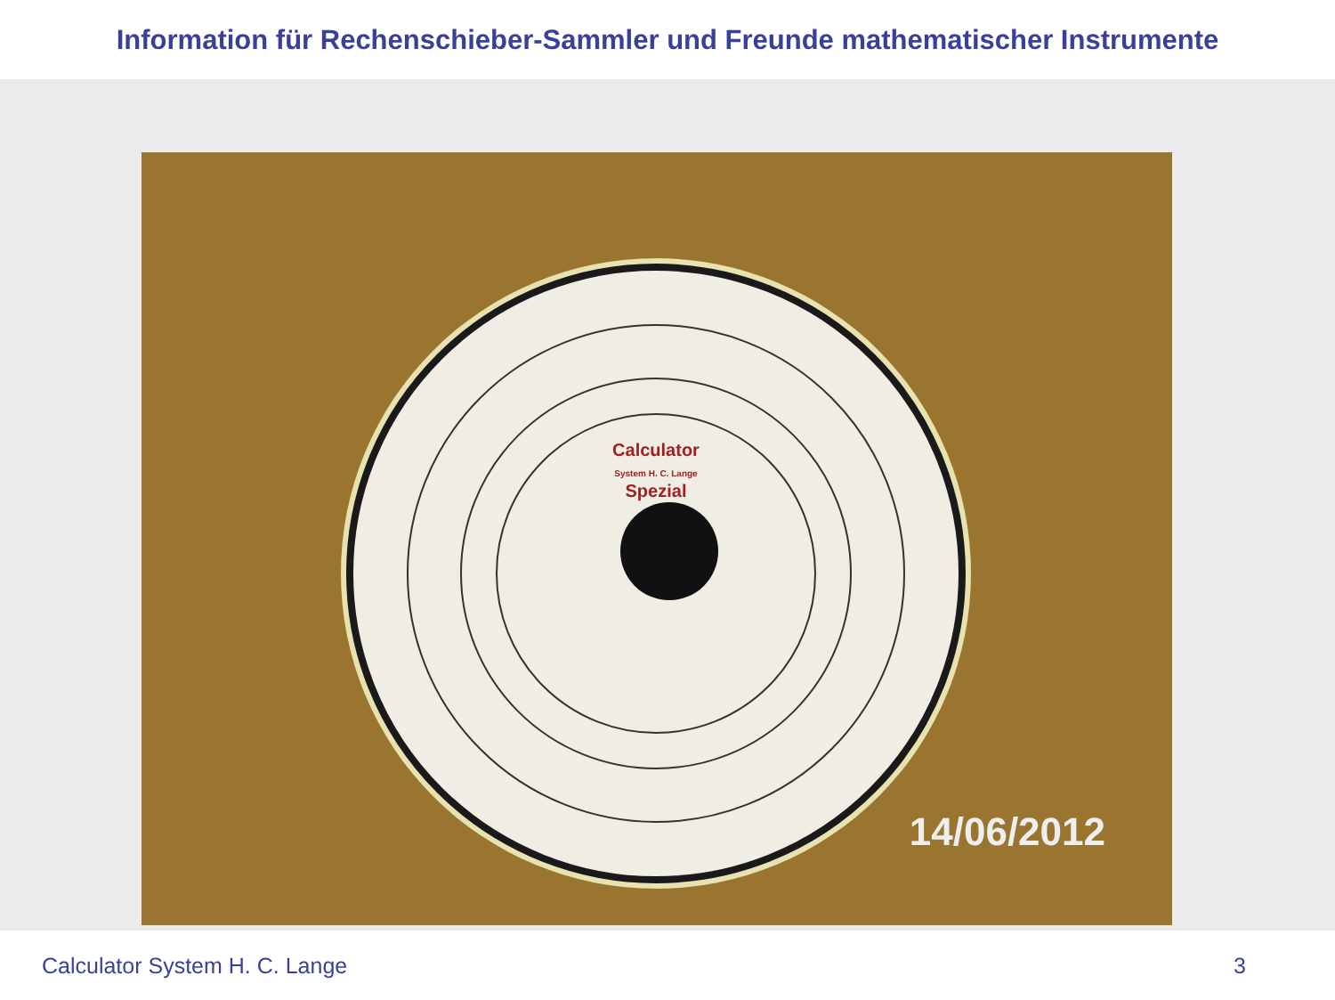Information für Rechenschieber-Sammler und Freunde mathematischer Instrumente
Calculator
System H. C. Lange
Spezial
14/06/2012
Calculator System H. C. Lange 3